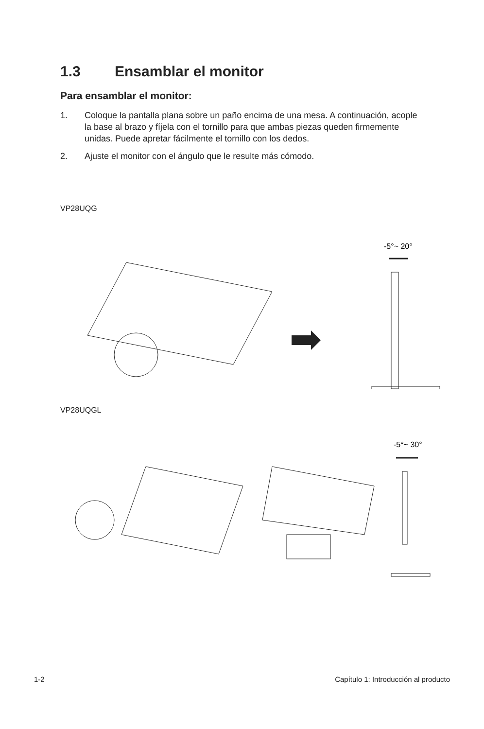1.3 Ensamblar el monitor
Para ensamblar el monitor:
1. Coloque la pantalla plana sobre un paño encima de una mesa. A continuación, acople la base al brazo y fíjela con el tornillo para que ambas piezas queden firmemente unidas. Puede apretar fácilmente el tornillo con los dedos.
2. Ajuste el monitor con el ángulo que le resulte más cómodo.
VP28UQG
-5°~ 20°
VP28UQGL
-5°~ 30°
1-2 Capítulo 1: Introducción al producto